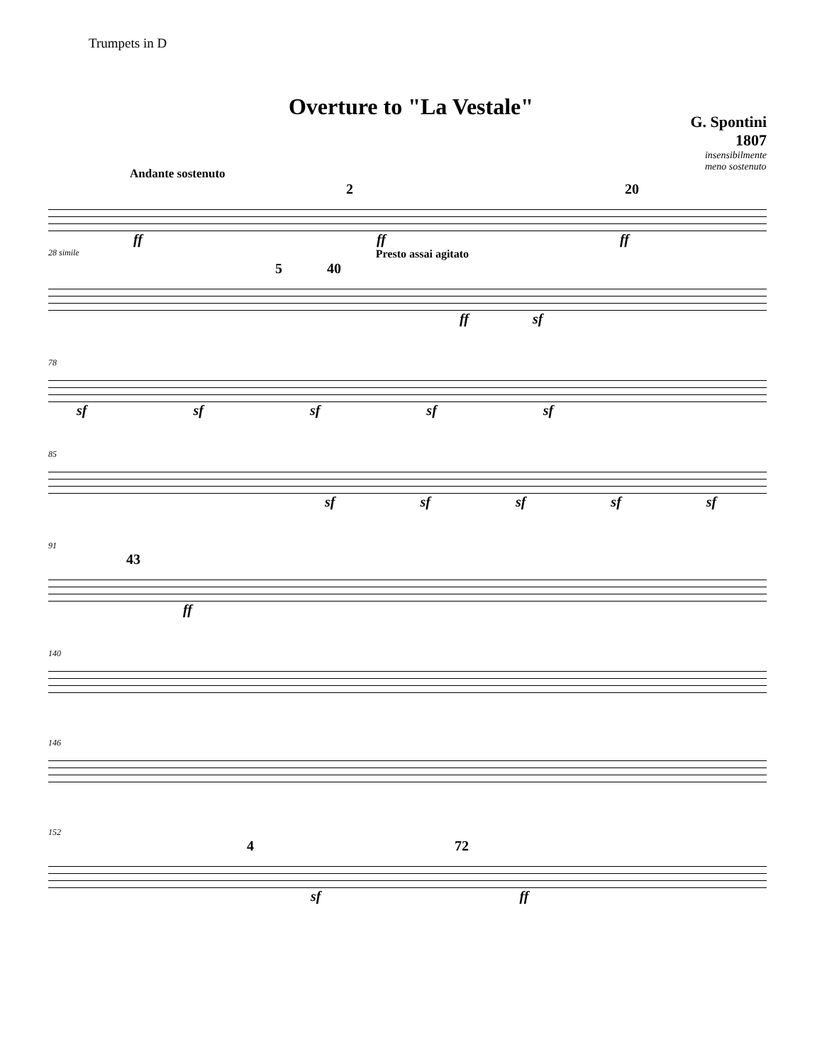Trumpets in D
Overture to "La Vestale"
G. Spontini
1807
Andante sostenuto insensibilmente
meno sostenuto
2 20
ff ff ff
28 simile Presto assai agitato
5 40
ff sf
78
sf sf sf sf sf
85
sf sf sf sf sf
91
43
ff
140
146
152
4 72
sf ff